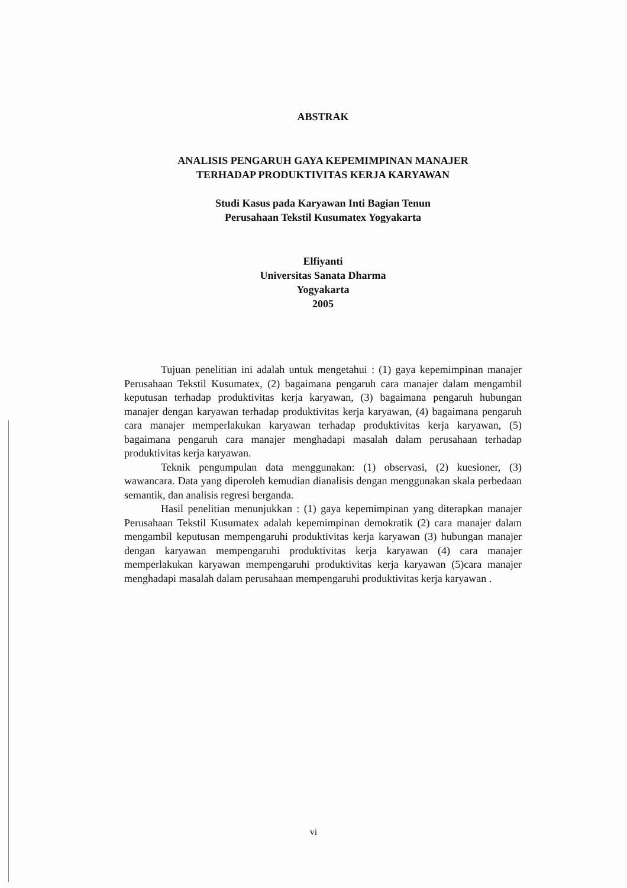ABSTRAK
ANALISIS PENGARUH GAYA KEPEMIMPINAN MANAJER
TERHADAP PRODUKTIVITAS KERJA KARYAWAN
Studi Kasus pada Karyawan Inti Bagian Tenun
Perusahaan Tekstil Kusumatex Yogyakarta
Elfiyanti
Universitas Sanata Dharma
Yogyakarta
2005
Tujuan penelitian ini adalah untuk mengetahui : (1) gaya kepemimpinan manajer Perusahaan Tekstil Kusumatex, (2) bagaimana pengaruh cara manajer dalam mengambil keputusan terhadap produktivitas kerja karyawan, (3) bagaimana pengaruh hubungan manajer dengan karyawan terhadap produktivitas kerja karyawan, (4) bagaimana pengaruh cara manajer memperlakukan karyawan terhadap produktivitas kerja karyawan, (5) bagaimana pengaruh cara manajer menghadapi masalah dalam perusahaan terhadap produktivitas kerja karyawan.
Teknik pengumpulan data menggunakan: (1) observasi, (2) kuesioner, (3) wawancara. Data yang diperoleh kemudian dianalisis dengan menggunakan skala perbedaan semantik, dan analisis regresi berganda.
Hasil penelitian menunjukkan : (1) gaya kepemimpinan yang diterapkan manajer Perusahaan Tekstil Kusumatex adalah kepemimpinan demokratik (2) cara manajer dalam mengambil keputusan mempengaruhi produktivitas kerja karyawan (3) hubungan manajer dengan karyawan mempengaruhi produktivitas kerja karyawan (4) cara manajer memperlakukan karyawan mempengaruhi produktivitas kerja karyawan (5)cara manajer menghadapi masalah dalam perusahaan mempengaruhi produktivitas kerja karyawan .
vi